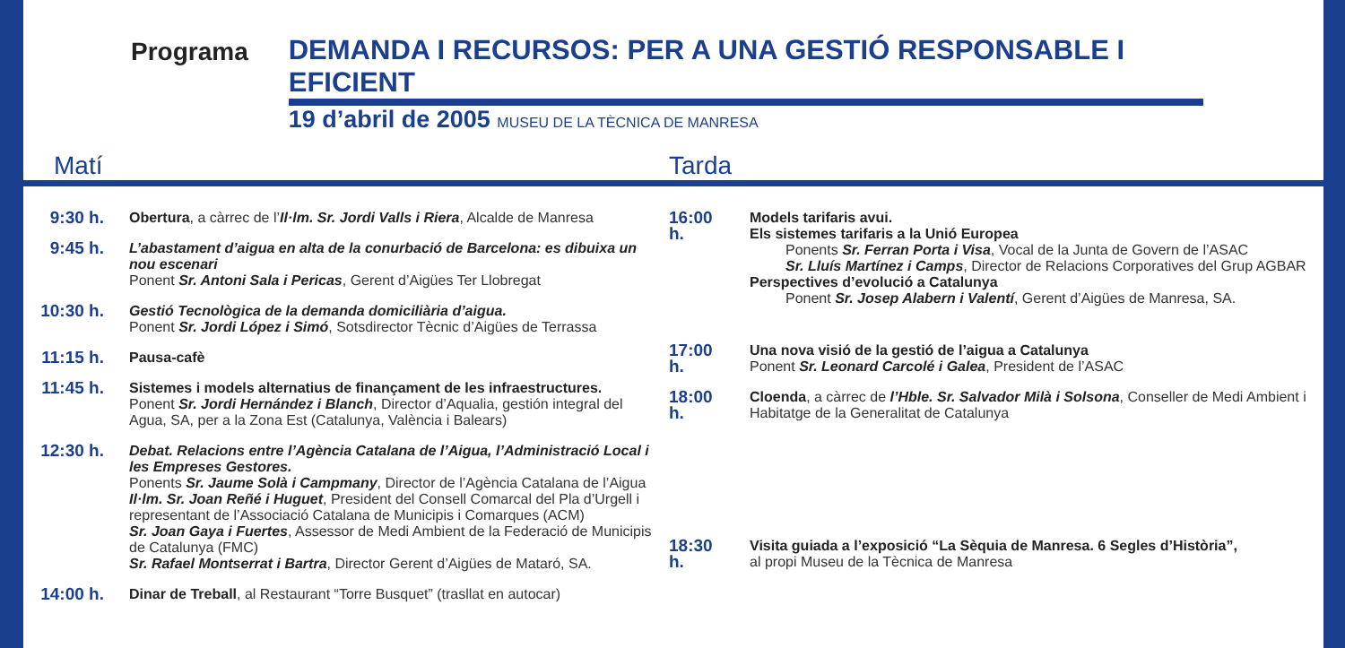Programa
DEMANDA I RECURSOS: PER A UNA GESTIÓ RESPONSABLE I EFICIENT
19 d’abril de 2005 MUSEU DE LA TÈCNICA DE MANRESA
Matí
9:30 h.
Obertura, a càrrec de l’Il·lm. Sr. Jordi Valls i Riera, Alcalde de Manresa
9:45 h.
L’abastament d’aigua en alta de la conurbació de Barcelona: es dibuixa un nou escenari
Ponent Sr. Antoni Sala i Pericas, Gerent d’Aigües Ter Llobregat
10:30 h.
Gestió Tecnològica de la demanda domiciliària d’aigua.
Ponent Sr. Jordi López i Simó, Sotsdirector Tècnic d’Aigües de Terrassa
11:15 h.
Pausa-cafè
11:45 h.
Sistemes i models alternatius de finançament de les infraestructures.
Ponent Sr. Jordi Hernández i Blanch, Director d’Aqualia, gestión integral del Agua, SA, per a la Zona Est (Catalunya, València i Balears)
12:30 h.
Debat. Relacions entre l’Agència Catalana de l’Aigua, l’Administració Local i les Empreses Gestores.
Ponents Sr. Jaume Solà i Campmany, Director de l’Agència Catalana de l’Aigua
Il·lm. Sr. Joan Reñé i Huguet, President del Consell Comarcal del Pla d’Urgell i representant de l’Associació Catalana de Municipis i Comarques (ACM)
Sr. Joan Gaya i Fuertes, Assessor de Medi Ambient de la Federació de Municipis de Catalunya (FMC)
Sr. Rafael Montserrat i Bartra, Director Gerent d’Aigües de Mataró, SA.
14:00 h.
Dinar de Treball, al Restaurant “Torre Busquet” (trasllat en autocar)
Tarda
16:00 h.
Models tarifaris avui.
Els sistemes tarifaris a la Unió Europea
Ponents Sr. Ferran Porta i Visa, Vocal de la Junta de Govern de l’ASAC
Sr. Lluís Martínez i Camps, Director de Relacions Corporatives del Grup AGBAR
Perspectives d’evolució a Catalunya
Ponent Sr. Josep Alabern i Valentí, Gerent d’Aigües de Manresa, SA.
17:00 h.
Una nova visió de la gestió de l’aigua a Catalunya
Ponent Sr. Leonard Carcolé i Galea, President de l’ASAC
18:00 h.
Cloenda, a càrrec de l’Hble. Sr. Salvador Milà i Solsona, Conseller de Medi Ambient i Habitatge de la Generalitat de Catalunya
18:30 h.
Visita guiada a l’exposició “La Sèquia de Manresa. 6 Segles d’Història”,
al propi Museu de la Tècnica de Manresa